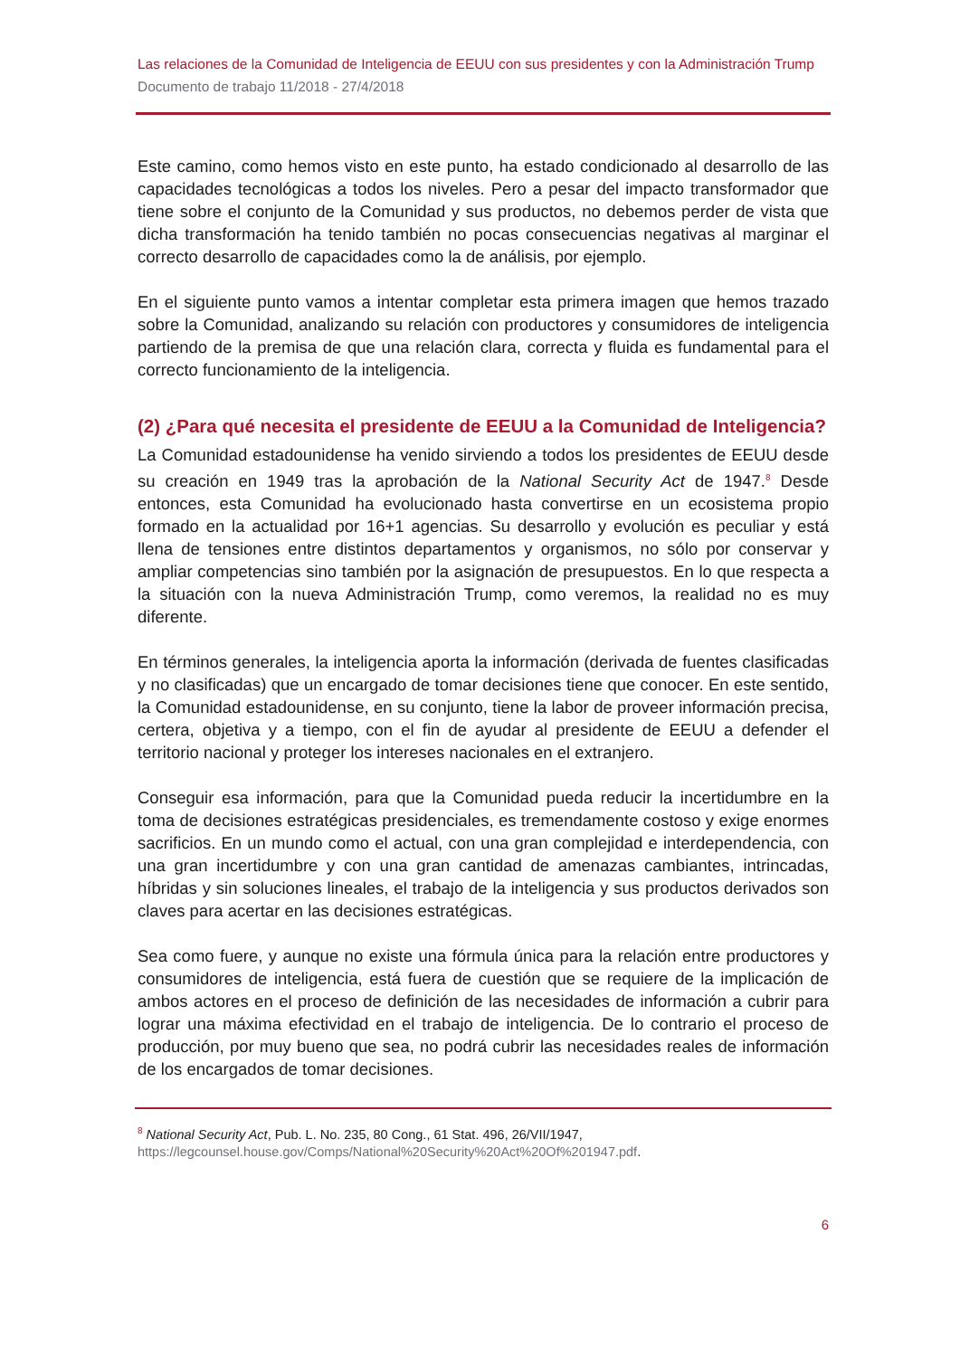Las relaciones de la Comunidad de Inteligencia de EEUU con sus presidentes y con la Administración Trump
Documento de trabajo 11/2018 - 27/4/2018
Este camino, como hemos visto en este punto, ha estado condicionado al desarrollo de las capacidades tecnológicas a todos los niveles. Pero a pesar del impacto transformador que tiene sobre el conjunto de la Comunidad y sus productos, no debemos perder de vista que dicha transformación ha tenido también no pocas consecuencias negativas al marginar el correcto desarrollo de capacidades como la de análisis, por ejemplo.
En el siguiente punto vamos a intentar completar esta primera imagen que hemos trazado sobre la Comunidad, analizando su relación con productores y consumidores de inteligencia partiendo de la premisa de que una relación clara, correcta y fluida es fundamental para el correcto funcionamiento de la inteligencia.
(2) ¿Para qué necesita el presidente de EEUU a la Comunidad de Inteligencia?
La Comunidad estadounidense ha venido sirviendo a todos los presidentes de EEUU desde su creación en 1949 tras la aprobación de la National Security Act de 1947.<sup>8</sup> Desde entonces, esta Comunidad ha evolucionado hasta convertirse en un ecosistema propio formado en la actualidad por 16+1 agencias. Su desarrollo y evolución es peculiar y está llena de tensiones entre distintos departamentos y organismos, no sólo por conservar y ampliar competencias sino también por la asignación de presupuestos. En lo que respecta a la situación con la nueva Administración Trump, como veremos, la realidad no es muy diferente.
En términos generales, la inteligencia aporta la información (derivada de fuentes clasificadas y no clasificadas) que un encargado de tomar decisiones tiene que conocer. En este sentido, la Comunidad estadounidense, en su conjunto, tiene la labor de proveer información precisa, certera, objetiva y a tiempo, con el fin de ayudar al presidente de EEUU a defender el territorio nacional y proteger los intereses nacionales en el extranjero.
Conseguir esa información, para que la Comunidad pueda reducir la incertidumbre en la toma de decisiones estratégicas presidenciales, es tremendamente costoso y exige enormes sacrificios. En un mundo como el actual, con una gran complejidad e interdependencia, con una gran incertidumbre y con una gran cantidad de amenazas cambiantes, intrincadas, híbridas y sin soluciones lineales, el trabajo de la inteligencia y sus productos derivados son claves para acertar en las decisiones estratégicas.
Sea como fuere, y aunque no existe una fórmula única para la relación entre productores y consumidores de inteligencia, está fuera de cuestión que se requiere de la implicación de ambos actores en el proceso de definición de las necesidades de información a cubrir para lograr una máxima efectividad en el trabajo de inteligencia. De lo contrario el proceso de producción, por muy bueno que sea, no podrá cubrir las necesidades reales de información de los encargados de tomar decisiones.
<sup>8</sup> National Security Act, Pub. L. No. 235, 80 Cong., 61 Stat. 496, 26/VII/1947,
https://legcounsel.house.gov/Comps/National%20Security%20Act%20Of%201947.pdf.
6